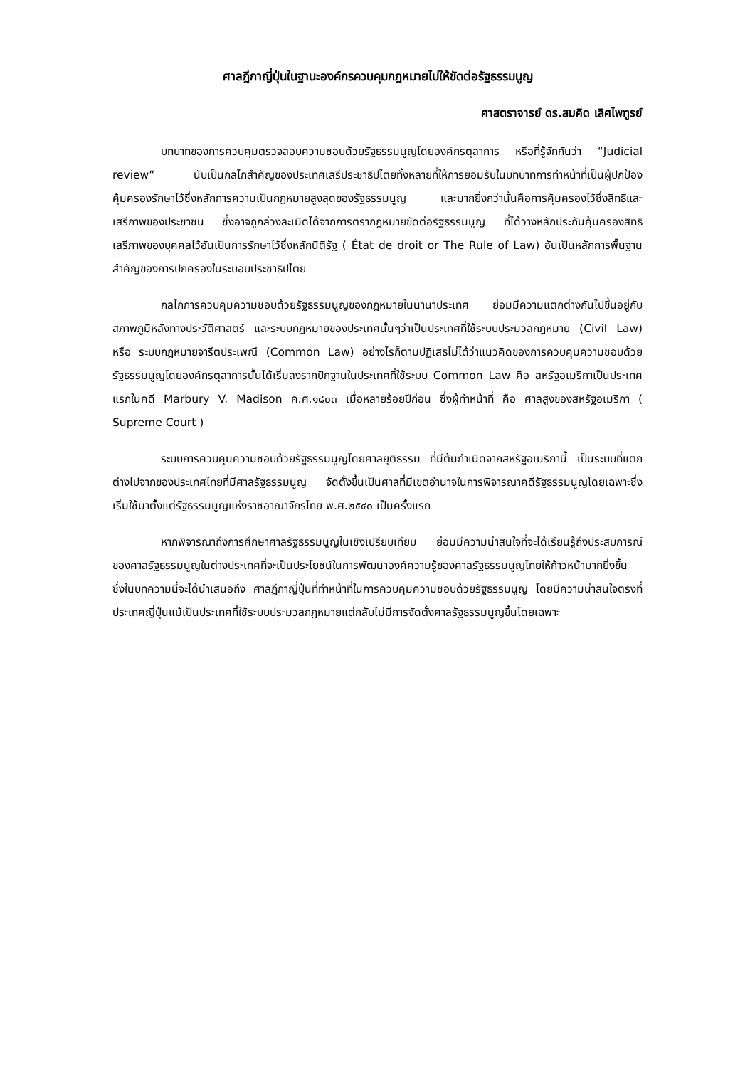ศาลฎีกาญี่ปุ่นในฐานะองค์กรควบคุมกฎหมายไม่ให้ขัดต่อรัฐธรรมนูญ
ศาสตราจารย์ ดร.สมคิด เลิศไพฑูรย์
บทบาทของการควบคุมตรวจสอบความชอบด้วยรัฐธรรมนูญโดยองค์กรตุลาการ หรือที่รู้จักกันว่า “Judicial review” นับเป็นกลไกสำคัญของประเทศเสรีประชาธิปไตยทั้งหลายที่ให้การยอมรับในบทบาทการทำหน้าที่เป็นผู้ปกป้องคุ้มครองรักษาไว้ซึ่งหลักการความเป็นกฎหมายสูงสุดของรัฐธรรมนูญ และมากยิ่งกว่านั้นคือการคุ้มครองไว้ซึ่งสิทธิและเสรีภาพของประชาชน ซึ่งอาจถูกล่วงละเมิดได้จากการตรากฎหมายขัดต่อรัฐธรรมนูญ ที่ได้วางหลักประกันคุ้มครองสิทธิเสรีภาพของบุคคลไว้อันเป็นการรักษาไว้ซึ่งหลักนิติรัฐ ( État de droit or The Rule of Law) อันเป็นหลักการพื้นฐานสำคัญของการปกครองในระบอบประชาธิปไตย
กลไกการควบคุมความชอบด้วยรัฐธรรมนูญของกฎหมายในนานาประเทศ ย่อมมีความแตกต่างกันไปขึ้นอยู่กับสภาพภูมิหลังทางประวัติศาสตร์ และระบบกฎหมายของประเทศนั้นๆว่าเป็นประเทศที่ใช้ระบบประมวลกฎหมาย (Civil Law) หรือ ระบบกฎหมายจารีตประเพณี (Common Law) อย่างไรก็ตามปฏิเสธไม่ได้ว่าแนวคิดของการควบคุมความชอบด้วยรัฐธรรมนูญโดยองค์กรตุลาการนั้นได้เริ่มลงรากปักฐานในประเทศที่ใช้ระบบ Common Law คือ สหรัฐอเมริกาเป็นประเทศแรกในคดี Marbury V. Madison ค.ศ.๑๘๐๓ เมื่อหลายร้อยปีก่อน ซึ่งผู้ทำหน้าที่ คือ ศาลสูงของสหรัฐอเมริกา ( Supreme Court )
ระบบการควบคุมความชอบด้วยรัฐธรรมนูญโดยศาลยุติธรรม ที่มีต้นกำเนิดจากสหรัฐอเมริกานี้ เป็นระบบที่แตกต่างไปจากของประเทศไทยที่มีศาลรัฐธรรมนูญ จัดตั้งขึ้นเป็นศาลที่มีเขตอำนาจในการพิจารณาคดีรัฐธรรมนูญโดยเฉพาะซึ่งเริ่มใช้มาตั้งแต่รัฐธรรมนูญแห่งราชอาณาจักรไทย พ.ศ.๒๕๔๐ เป็นครั้งแรก
หากพิจารณาถึงการศึกษาศาลรัฐธรรมนูญในเชิงเปรียบเทียบ ย่อมมีความน่าสนใจที่จะได้เรียนรู้ถึงประสบการณ์ของศาลรัฐธรรมนูญในต่างประเทศที่จะเป็นประโยชน์ในการพัฒนาองค์ความรู้ของศาลรัฐธรรมนูญไทยให้ก้าวหน้ามากยิ่งขึ้น ซึ่งในบทความนี้จะได้นำเสนอถึง ศาลฎีกาญี่ปุ่นที่ทำหน้าที่ในการควบคุมความชอบด้วยรัฐธรรมนูญ โดยมีความน่าสนใจตรงที่ประเทศญี่ปุ่นแม้เป็นประเทศที่ใช้ระบบประมวลกฎหมายแต่กลับไม่มีการจัดตั้งศาลรัฐธรรมนูญขึ้นโดยเฉพาะ